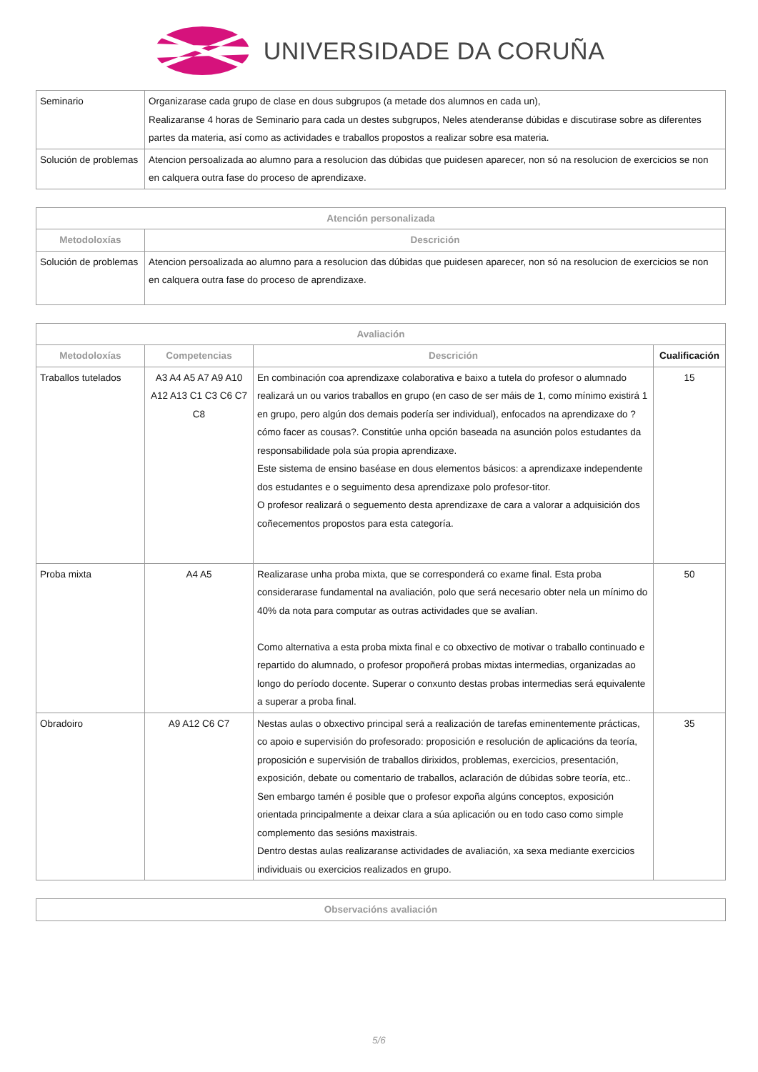UNIVERSIDADE DA CORUÑA
| Seminario | Organizarase cada grupo de clase en dous subgrupos (a metade dos alumnos en cada un), Realizaranse 4 horas de Seminario para cada un destes subgrupos, Neles atenderanse dúbidas e discutirase sobre as diferentes partes da materia, así como as actividades e traballos propostos a realizar sobre esa materia. |
| Solución de problemas | Atencion persoalizada ao alumno para a resolucion das dúbidas que puidesen aparecer, non só na resolucion de exercicios se non en calquera outra fase do proceso de aprendizaxe. |
| Atención personalizada | |
| --- | --- |
| Metodoloxías | Descrición |
| Solución de problemas | Atencion persoalizada ao alumno para a resolucion das dúbidas que puidesen aparecer, non só na resolucion de exercicios se non en calquera outra fase do proceso de aprendizaxe. |
| Avaliación | | | |
| --- | --- | --- | --- |
| Metodoloxías | Competencias | Descrición | Cualificación |
| Traballos tutelados | A3 A4 A5 A7 A9 A10 A12 A13 C1 C3 C6 C7 C8 | En combinación coa aprendizaxe colaborativa e baixo a tutela do profesor o alumnado realizará un ou varios traballos en grupo (en caso de ser máis de 1, como mínimo existirá 1 en grupo, pero algún dos demais podería ser individual), enfocados na aprendizaxe do ?cómo facer as cousas?. Constitúe unha opción baseada na asunción polos estudantes da responsabilidade pola súa propia aprendizaxe. Este sistema de ensino baséase en dous elementos básicos: a aprendizaxe independente dos estudantes e o seguimento desa aprendizaxe polo profesor-titor. O profesor realizará o seguemento desta aprendizaxe de cara a valorar a adquisición dos coñecementos propostos para esta categoría. | 15 |
| Proba mixta | A4 A5 | Realizarase unha proba mixta, que se corresponderá co exame final. Esta proba considerarase fundamental na avaliación, polo que será necesario obter nela un mínimo do 40% da nota para computar as outras actividades que se avalían. Como alternativa a esta proba mixta final e co obxectivo de motivar o traballo continuado e repartido do alumnado, o profesor propoñerá probas mixtas intermedias, organizadas ao longo do período docente. Superar o conxunto destas probas intermedias será equivalente a superar a proba final. | 50 |
| Obradoiro | A9 A12 C6 C7 | Nestas aulas o obxectivo principal será a realización de tarefas eminentemente prácticas, co apoio e supervisión do profesorado: proposición e resolución de aplicacións da teoría, proposición e supervisión de traballos dirixidos, problemas, exercicios, presentación, exposición, debate ou comentario de traballos, aclaración de dúbidas sobre teoría, etc.. Sen embargo tamén é posible que o profesor expoña algúns conceptos, exposición orientada principalmente a deixar clara a súa aplicación ou en todo caso como simple complemento das sesións maxistrais. Dentro destas aulas realizaranse actividades de avaliación, xa sexa mediante exercicios individuais ou exercicios realizados en grupo. | 35 |
| Observacións avaliación |
| --- |
5/6